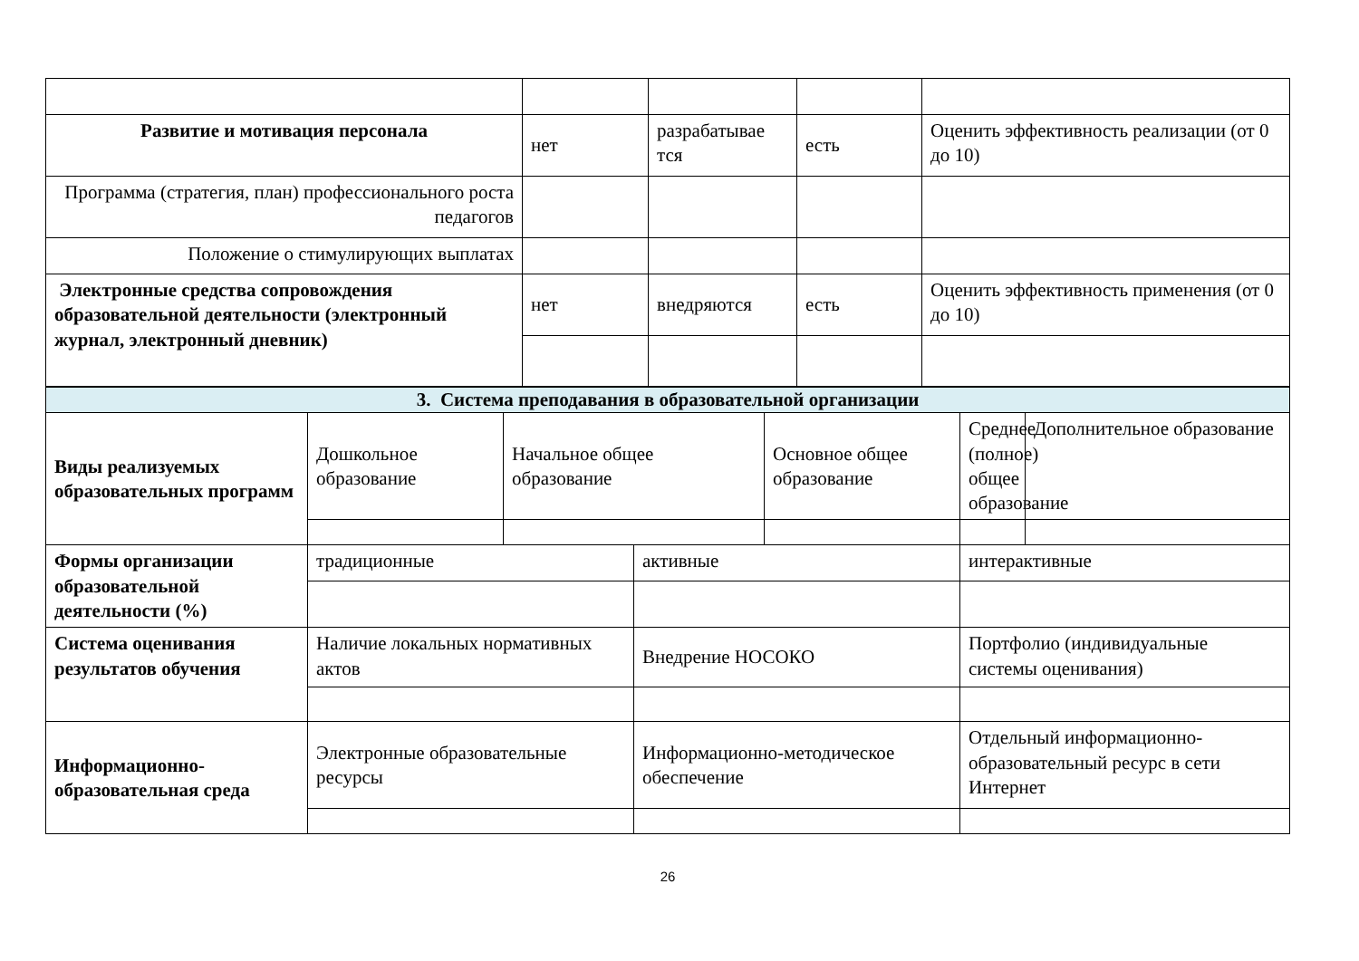| Развитие и мотивация персонала | нет | разрабатывае тся | есть | Оценить эффективность реализации (от 0 до 10) |
| Программа (стратегия, план) профессионального роста педагогов | | | | |
| Положение о стимулирующих выплатах | | | | |
| Электронные средства сопровождения образовательной деятельности (электронный журнал, электронный дневник) | нет | внедряются | есть | Оценить эффективность применения (от 0 до 10) |
| 3. Система преподавания в образовательной организации | | | | | | |
| Виды реализуемых образовательных программ | Дошкольное образование | Начальное общее образование | | Основное общее образование | Среднее (полное) общее образование | Дополнительное образование |
| Формы организации образовательной деятельности (%) | традиционные | | активные | | интерактивные | |
| Система оценивания результатов обучения | Наличие локальных нормативных актов | | Внедрение НОСОКО | | Портфолио (индивидуальные системы оценивания) | |
| Информационно-образовательная среда | Электронные образовательные ресурсы | | Информационно-методическое обеспечение | | Отдельный информационно-образовательный ресурс в сети Интернет | |
26